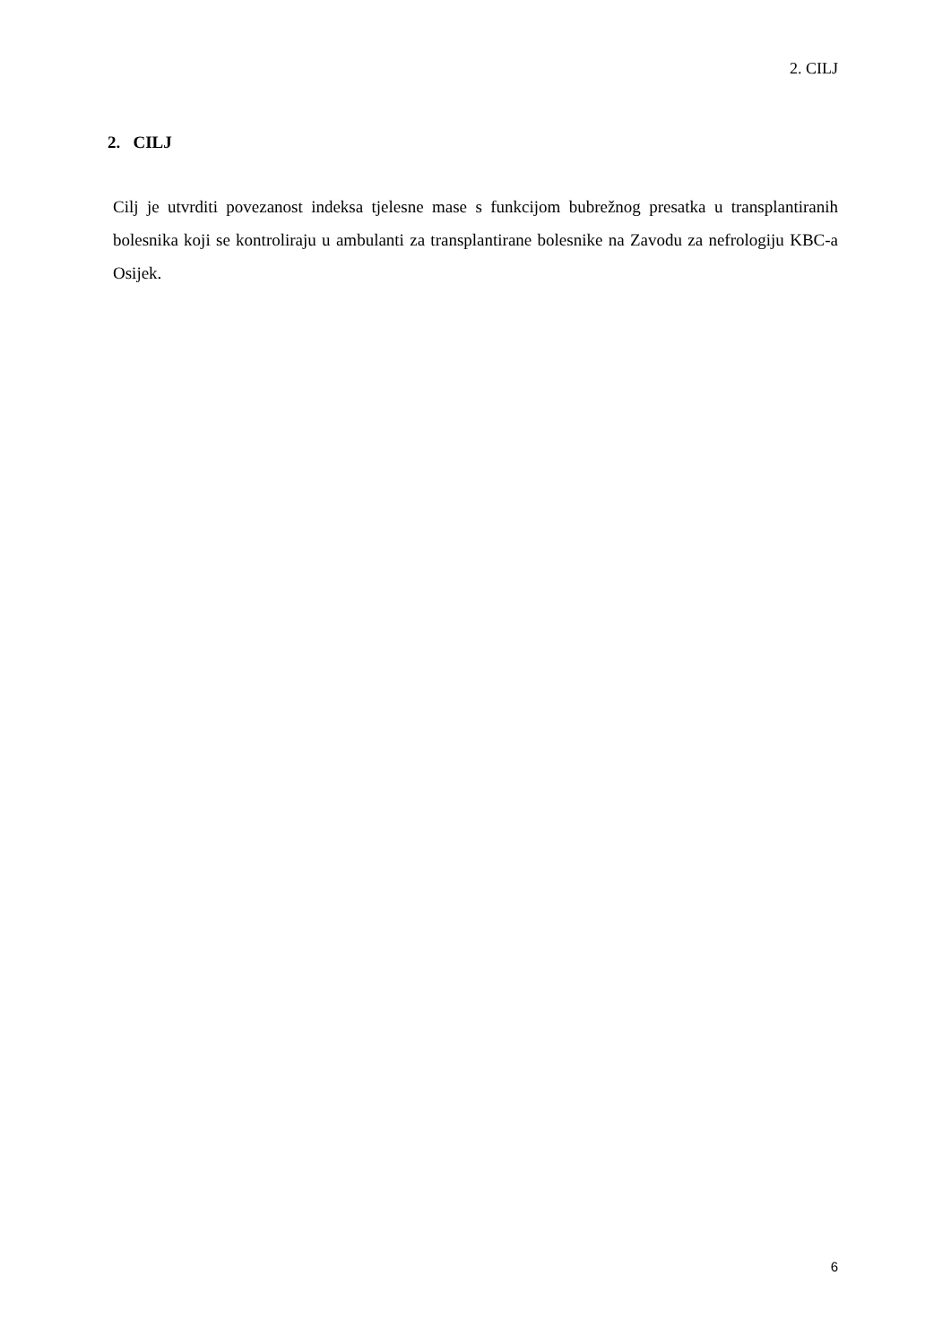2. CILJ
2. CILJ
Cilj je utvrditi povezanost indeksa tjelesne mase s funkcijom bubrežnog presatka u transplantiranih bolesnika koji se kontroliraju u ambulanti za transplantirane bolesnike na Zavodu za nefrologiju KBC-a Osijek.
6